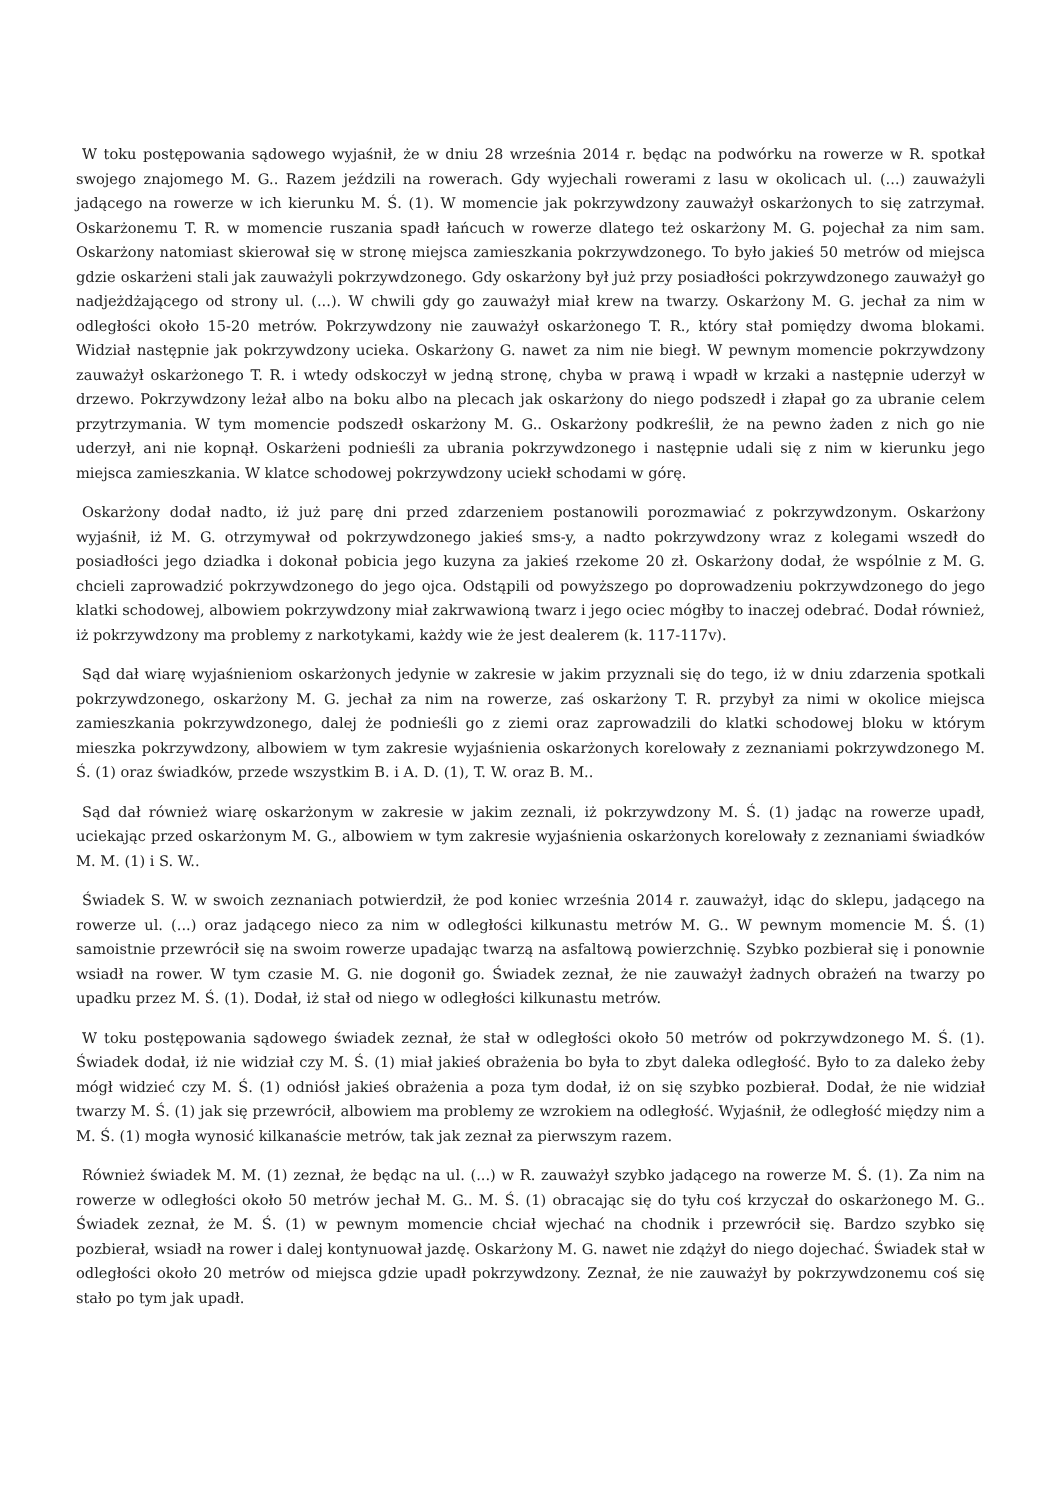W toku postępowania sądowego wyjaśnił, że w dniu 28 września 2014 r. będąc na podwórku na rowerze w R. spotkał swojego znajomego M. G.. Razem jeździli na rowerach. Gdy wyjechali rowerami z lasu w okolicach ul. (...) zauważyli jadącego na rowerze w ich kierunku M. Ś. (1). W momencie jak pokrzywdzony zauważył oskarżonych to się zatrzymał. Oskarżonemu T. R. w momencie ruszania spadł łańcuch w rowerze dlatego też oskarżony M. G. pojechał za nim sam. Oskarżony natomiast skierował się w stronę miejsca zamieszkania pokrzywdzonego. To było jakieś 50 metrów od miejsca gdzie oskarżeni stali jak zauważyli pokrzywdzonego. Gdy oskarżony był już przy posiadłości pokrzywdzonego zauważył go nadjeżdżającego od strony ul. (...). W chwili gdy go zauważył miał krew na twarzy. Oskarżony M. G. jechał za nim w odległości około 15-20 metrów. Pokrzywdzony nie zauważył oskarżonego T. R., który stał pomiędzy dwoma blokami. Widział następnie jak pokrzywdzony ucieka. Oskarżony G. nawet za nim nie biegł. W pewnym momencie pokrzywdzony zauważył oskarżonego T. R. i wtedy odskoczył w jedną stronę, chyba w prawą i wpadł w krzaki a następnie uderzył w drzewo. Pokrzywdzony leżał albo na boku albo na plecach jak oskarżony do niego podszedł i złapał go za ubranie celem przytrzymania. W tym momencie podszedł oskarżony M. G.. Oskarżony podkreślił, że na pewno żaden z nich go nie uderzył, ani nie kopnął. Oskarżeni podnieśli za ubrania pokrzywdzonego i następnie udali się z nim w kierunku jego miejsca zamieszkania. W klatce schodowej pokrzywdzony uciekł schodami w górę.
Oskarżony dodał nadto, iż już parę dni przed zdarzeniem postanowili porozmawiać z pokrzywdzonym. Oskarżony wyjaśnił, iż M. G. otrzymywał od pokrzywdzonego jakieś sms-y, a nadto pokrzywdzony wraz z kolegami wszedł do posiadłości jego dziadka i dokonał pobicia jego kuzyna za jakieś rzekome 20 zł. Oskarżony dodał, że wspólnie z M. G. chcieli zaprowadzić pokrzywdzonego do jego ojca. Odstąpili od powyższego po doprowadzeniu pokrzywdzonego do jego klatki schodowej, albowiem pokrzywdzony miał zakrwawioną twarz i jego ociec mógłby to inaczej odebrać. Dodał również, iż pokrzywdzony ma problemy z narkotykami, każdy wie że jest dealerem (k. 117-117v).
Sąd dał wiarę wyjaśnieniom oskarżonych jedynie w zakresie w jakim przyznali się do tego, iż w dniu zdarzenia spotkali pokrzywdzonego, oskarżony M. G. jechał za nim na rowerze, zaś oskarżony T. R. przybył za nimi w okolice miejsca zamieszkania pokrzywdzonego, dalej że podnieśli go z ziemi oraz zaprowadzili do klatki schodowej bloku w którym mieszka pokrzywdzony, albowiem w tym zakresie wyjaśnienia oskarżonych korelowały z zeznaniami pokrzywdzonego M. Ś. (1) oraz świadków, przede wszystkim B. i A. D. (1), T. W. oraz B. M..
Sąd dał również wiarę oskarżonym w zakresie w jakim zeznali, iż pokrzywdzony M. Ś. (1) jadąc na rowerze upadł, uciekając przed oskarżonym M. G., albowiem w tym zakresie wyjaśnienia oskarżonych korelowały z zeznaniami świadków M. M. (1) i S. W..
Świadek S. W. w swoich zeznaniach potwierdził, że pod koniec września 2014 r. zauważył, idąc do sklepu, jadącego na rowerze ul. (...) oraz jadącego nieco za nim w odległości kilkunastu metrów M. G.. W pewnym momencie M. Ś. (1) samoistnie przewrócił się na swoim rowerze upadając twarzą na asfaltową powierzchnię. Szybko pozbierał się i ponownie wsiadł na rower. W tym czasie M. G. nie dogonił go. Świadek zeznał, że nie zauważył żadnych obrażeń na twarzy po upadku przez M. Ś. (1). Dodał, iż stał od niego w odległości kilkunastu metrów.
W toku postępowania sądowego świadek zeznał, że stał w odległości około 50 metrów od pokrzywdzonego M. Ś. (1). Świadek dodał, iż nie widział czy M. Ś. (1) miał jakieś obrażenia bo była to zbyt daleka odległość. Było to za daleko żeby mógł widzieć czy M. Ś. (1) odniósł jakieś obrażenia a poza tym dodał, iż on się szybko pozbierał. Dodał, że nie widział twarzy M. Ś. (1) jak się przewrócił, albowiem ma problemy ze wzrokiem na odległość. Wyjaśnił, że odległość między nim a M. Ś. (1) mogła wynosić kilkanaście metrów, tak jak zeznał za pierwszym razem.
Również świadek M. M. (1) zeznał, że będąc na ul. (...) w R. zauważył szybko jadącego na rowerze M. Ś. (1). Za nim na rowerze w odległości około 50 metrów jechał M. G.. M. Ś. (1) obracając się do tyłu coś krzyczał do oskarżonego M. G.. Świadek zeznał, że M. Ś. (1) w pewnym momencie chciał wjechać na chodnik i przewrócił się. Bardzo szybko się pozbierał, wsiadł na rower i dalej kontynuował jazdę. Oskarżony M. G. nawet nie zdążył do niego dojechać. Świadek stał w odległości około 20 metrów od miejsca gdzie upadł pokrzywdzony. Zeznał, że nie zauważył by pokrzywdzonemu coś się stało po tym jak upadł.